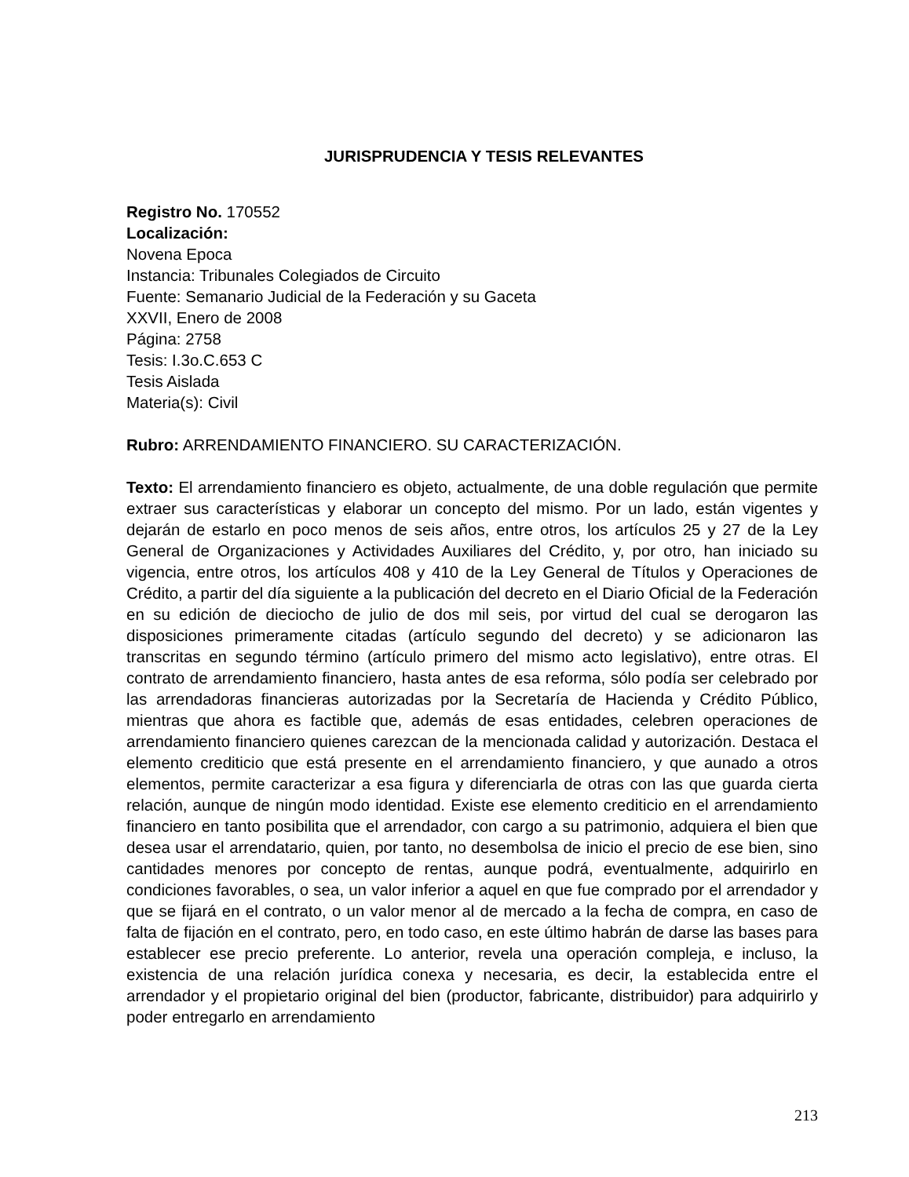JURISPRUDENCIA Y TESIS RELEVANTES
Registro No. 170552
Localización:
Novena Epoca
Instancia: Tribunales Colegiados de Circuito
Fuente: Semanario Judicial de la Federación y su Gaceta
XXVII, Enero de 2008
Página: 2758
Tesis: I.3o.C.653 C
Tesis Aislada
Materia(s): Civil
Rubro: ARRENDAMIENTO FINANCIERO. SU CARACTERIZACIÓN.
Texto: El arrendamiento financiero es objeto, actualmente, de una doble regulación que permite extraer sus características y elaborar un concepto del mismo. Por un lado, están vigentes y dejarán de estarlo en poco menos de seis años, entre otros, los artículos 25 y 27 de la Ley General de Organizaciones y Actividades Auxiliares del Crédito, y, por otro, han iniciado su vigencia, entre otros, los artículos 408 y 410 de la Ley General de Títulos y Operaciones de Crédito, a partir del día siguiente a la publicación del decreto en el Diario Oficial de la Federación en su edición de dieciocho de julio de dos mil seis, por virtud del cual se derogaron las disposiciones primeramente citadas (artículo segundo del decreto) y se adicionaron las transcritas en segundo término (artículo primero del mismo acto legislativo), entre otras. El contrato de arrendamiento financiero, hasta antes de esa reforma, sólo podía ser celebrado por las arrendadoras financieras autorizadas por la Secretaría de Hacienda y Crédito Público, mientras que ahora es factible que, además de esas entidades, celebren operaciones de arrendamiento financiero quienes carezcan de la mencionada calidad y autorización. Destaca el elemento crediticio que está presente en el arrendamiento financiero, y que aunado a otros elementos, permite caracterizar a esa figura y diferenciarla de otras con las que guarda cierta relación, aunque de ningún modo identidad. Existe ese elemento crediticio en el arrendamiento financiero en tanto posibilita que el arrendador, con cargo a su patrimonio, adquiera el bien que desea usar el arrendatario, quien, por tanto, no desembolsa de inicio el precio de ese bien, sino cantidades menores por concepto de rentas, aunque podrá, eventualmente, adquirirlo en condiciones favorables, o sea, un valor inferior a aquel en que fue comprado por el arrendador y que se fijará en el contrato, o un valor menor al de mercado a la fecha de compra, en caso de falta de fijación en el contrato, pero, en todo caso, en este último habrán de darse las bases para establecer ese precio preferente. Lo anterior, revela una operación compleja, e incluso, la existencia de una relación jurídica conexa y necesaria, es decir, la establecida entre el arrendador y el propietario original del bien (productor, fabricante, distribuidor) para adquirirlo y poder entregarlo en arrendamiento
213